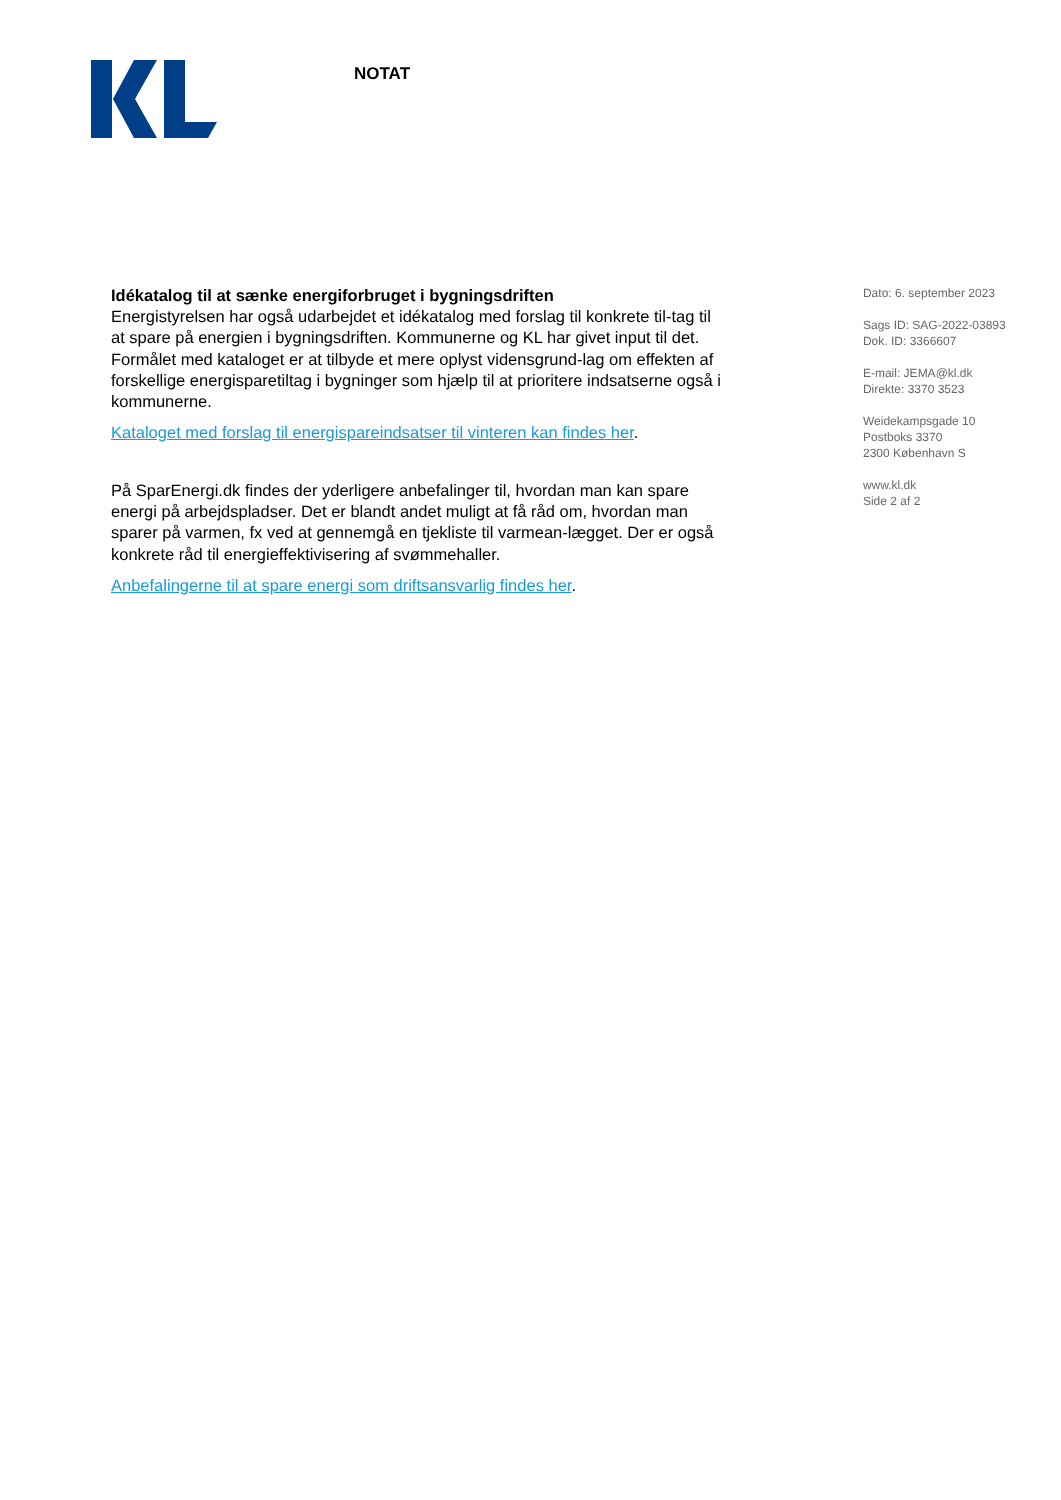NOTAT
Idékatalog til at sænke energiforbruget i bygningsdriften
Energistyrelsen har også udarbejdet et idékatalog med forslag til konkrete til-tag til at spare på energien i bygningsdriften. Kommunerne og KL har givet input til det. Formålet med kataloget er at tilbyde et mere oplyst vidensgrund-lag om effekten af forskellige energisparetiltag i bygninger som hjælp til at prioritere indsatserne også i kommunerne.
Kataloget med forslag til energispareindsatser til vinteren kan findes her.
På SparEnergi.dk findes der yderligere anbefalinger til, hvordan man kan spare energi på arbejdspladser. Det er blandt andet muligt at få råd om, hvordan man sparer på varmen, fx ved at gennemgå en tjekliste til varmean-lægget. Der er også konkrete råd til energieffektivisering af svømmehaller.
Anbefalingerne til at spare energi som driftsansvarlig findes her.
Dato: 6. september 2023
Sags ID: SAG-2022-03893
Dok. ID: 3366607
E-mail: JEMA@kl.dk
Direkte: 3370 3523
Weidekampsgade 10
Postboks 3370
2300 København S
www.kl.dk
Side 2 af 2